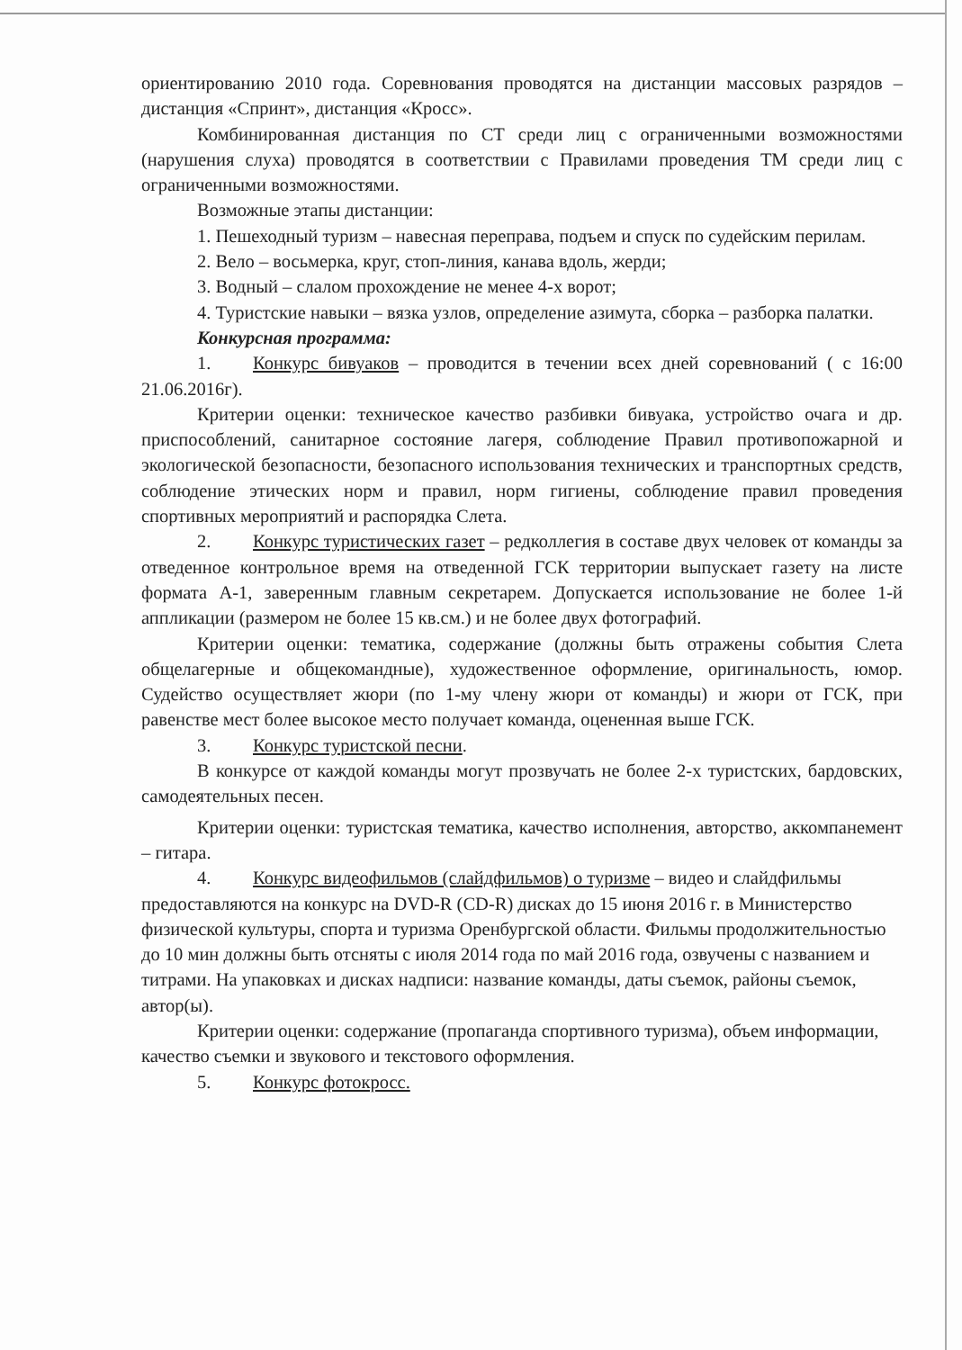ориентированию 2010 года. Соревнования проводятся на дистанции массовых разрядов – дистанция «Спринт», дистанция «Кросс».
Комбинированная дистанция по СТ среди лиц с ограниченными возможностями (нарушения слуха) проводятся в соответствии с Правилами проведения ТМ среди лиц с ограниченными возможностями.
Возможные этапы дистанции:
1. Пешеходный туризм – навесная переправа, подъем и спуск по судейским перилам.
2. Вело – восьмерка, круг, стоп-линия, канава вдоль, жерди;
3. Водный – слалом прохождение не менее 4-х ворот;
4. Туристские навыки – вязка узлов, определение азимута, сборка – разборка палатки.
Конкурсная программа:
1. Конкурс бивуаков – проводится в течении всех дней соревнований ( с 16:00 21.06.2016г).
Критерии оценки: техническое качество разбивки бивуака, устройство очага и др. приспособлений, санитарное состояние лагеря, соблюдение Правил противопожарной и экологической безопасности, безопасного использования технических и транспортных средств, соблюдение этических норм и правил, норм гигиены, соблюдение правил проведения спортивных мероприятий и распорядка Слета.
2. Конкурс туристических газет – редколлегия в составе двух человек от команды за отведенное контрольное время на отведенной ГСК территории выпускает газету на листе формата А-1, заверенным главным секретарем. Допускается использование не более 1-й аппликации (размером не более 15 кв.см.) и не более двух фотографий.
Критерии оценки: тематика, содержание (должны быть отражены события Слета общелагерные и общекомандные), художественное оформление, оригинальность, юмор. Судейство осуществляет жюри (по 1-му члену жюри от команды) и жюри от ГСК, при равенстве мест более высокое место получает команда, оцененная выше ГСК.
3. Конкурс туристской песни.
В конкурсе от каждой команды могут прозвучать не более 2-х туристских, бардовских, самодеятельных песен.
Критерии оценки: туристская тематика, качество исполнения, авторство, аккомпанемент – гитара.
4. Конкурс видеофильмов (слайдфильмов) о туризме – видео и слайдфильмы предоставляются на конкурс на DVD-R (CD-R) дисках до 15 июня 2016 г. в Министерство физической культуры, спорта и туризма Оренбургской области. Фильмы продолжительностью до 10 мин должны быть отсняты с июля 2014 года по май 2016 года, озвучены с названием и титрами. На упаковках и дисках надписи: название команды, даты съемок, районы съемок, автор(ы).
Критерии оценки: содержание (пропаганда спортивного туризма), объем информации, качество съемки и звукового и текстового оформления.
5. Конкурс фотокросс.